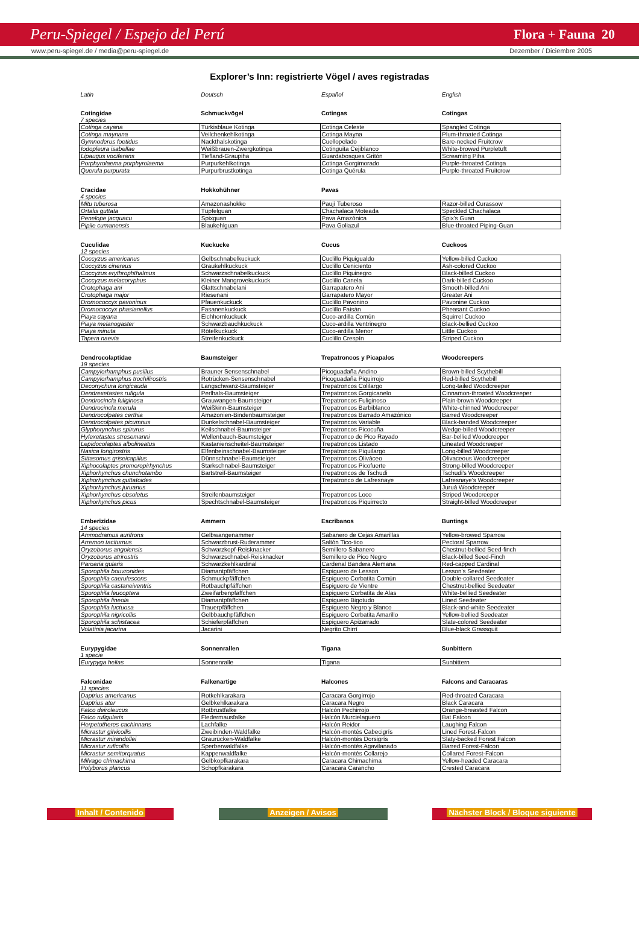Peru-Spiegel / Espejo del Perú Flora + Fauna 20
www.peru-spiegel.de / media@peru-spiegel.de Dezember / Diciembre 2005
Explorer’s Inn: registrierte Vögel / aves registradas
| Latin | Deutsch | Español | English |
| Cotingidae | Schmuckvögel | Cotingas | Cotingas |
| 7 species | | | |
| Cotinga cayana | Türkisblaue Kotinga | Cotinga Celeste | Spangled Cotinga |
| Cotinga maynana | Veilchenkehlkotinga | Cotinga Mayna | Plum-throated Cotinga |
| Gymnoderus foetidus | Nackthalskotinga | Cuellopelado | Bare-necked Fruitcrow |
| Iodopleura isabellae | Weißbrauen-Zwergkotinga | Cotinguita Cejiblanco | White-browed Purpletuft |
| Lipaugus vociferans | Tiefland-Graupiha | Guardabosques Gritón | Screaming Piha |
| Porphyrolaema porphyrolaema | Purpurkehlkotinga | Cotinga Gorgimorado | Purple-throated Cotinga |
| Querula purpurata | Purpurbrustkotinga | Cotinga Quérula | Purple-throated Fruitcrow |
| Cracidae | Hokkohühner | Pavas | |
| 4 species | | | |
| Mitu tuberosa | Amazonashokko | Paují Tuberoso | Razor-billed Curassow |
| Ortalis guttata | Tüpfelguan | Chachalaca Moteada | Speckled Chachalaca |
| Penelope jacquacu | Spixguan | Pava Amazónica | Spix's Guan |
| Pipile cumanensis | Blaukehlguan | Pava Goliazul | Blue-throated Piping-Guan |
| Cuculidae | Kuckucke | Cucus | Cuckoos |
| 12 species | | | |
| Coccyzus americanus | Gelbschnabelkuckuck | Cuclillo Piquigualdo | Yellow-billed Cuckoo |
| Coccyzus cinereus | Graukehlkuckuck | Cuclillo Ceniciento | Ash-colored Cuckoo |
| Coccyzus erythrophthalmus | Schwarzschnabelkuckuck | Cuclillo Piquinegro | Black-billed Cuckoo |
| Coccyzus melacoryphus | Kleiner Mangrovekuckuck | Cuclillo Canela | Dark-billed Cuckoo |
| Crotophaga ani | Glattschnabelani | Garrapatero Aní | Smooth-billed Ani |
| Crotophaga major | Riesenani | Garrapatero Mayor | Greater Ani |
| Dromococcyx pavoninus | Pfauenkuckuck | Cuclillo Pavonino | Pavonine Cuckoo |
| Dromococcyx phasianellus | Fasanenkuckuck | Cuclillo Faisán | Pheasant Cuckoo |
| Piaya cayana | Eichhornkuckuck | Cuco-ardilla Común | Squirrel Cuckoo |
| Piaya melanogaster | Schwarzbauchkuckuck | Cuco-ardilla Ventrinegro | Black-bellied Cuckoo |
| Piaya minuta | Rötelkuckuck | Cuco-ardilla Menor | Little Cuckoo |
| Tapera naevia | Streifenkuckuck | Cuclillo Crespín | Striped Cuckoo |
| Dendrocolaptidae | Baumsteiger | Trepatroncos y Picapalos | Woodcreepers |
| 19 species | | | |
| Campylorhamphus pusillus | Brauner Sensenschnabel | Picoguadaña Andino | Brown-billed Scythebill |
| Campylorhamphus trochilirostris | Rotrücken-Sensenschnabel | Picoguadaña Piquirrojo | Red-billed Scythebill |
| Deconychura longicauda | Langschwanz-Baumsteiger | Trepatroncos Colilargo | Long-tailed Woodcreeper |
| Dendrexetastes rufigula | Perlhals-Baumsteiger | Trepatroncos Gorgicanelo | Cinnamon-throated Woodcreeper |
| Dendrocincla fuliginosa | Grauwangen-Baumsteiger | Trepatroncos Fuliginoso | Plain-brown Woodcreeper |
| Dendrocincla merula | Weißkinn-Baumsteiger | Trepatroncos Barbiblanco | White-chinned Woodcreeper |
| Dendrocolpates certhia | Amazonien-Bindenbaumsteiger | Trepatroncos Barrado Amazónico | Barred Woodcreeper |
| Dendrocolpates picumnus | Dunkelschnabel-Baumsteiger | Trepatroncos Variable | Black-banded Woodcreeper |
| Glyphorynchus spirurus | Keilschnabel-Baumsteiger | Trepatroncos Picocuña | Wedge-billed Woodcreeper |
| Hylexetastes stresemanni | Wellenbauch-Baumsteiger | Trepatronco de Pico Rayado | Bar-bellied Woodcreeper |
| Lepidocolaptes albolineatus | Kastanienscheitel-Baumsteiger | Trepatroncos Listado | Lineated Woodcreeper |
| Nasica longirostris | Elfenbeinschnabel-Baumsteiger | Trepatroncos Piquilargo | Long-billed Woodcreeper |
| Sittasomus griseicapillus | Dünnschnabel-Baumsteiger | Trepatroncos Oliváceo | Olivaceous Woodcreeper |
| Xiphocolaptes promeropirhynchus | Starkschnabel-Baumsteiger | Trepatroncos Picofuerte | Strong-billed Woodcreeper |
| Xiphorhynchus chunchotambo | Bartstreif-Baumsteiger | Trepatroncos de Tschudi | Tschudi's Woodcreeper |
| Xiphorhynchus guttatoides | | Trepatronco de Lafresnaye | Lafresnaye's Woodcreeper |
| Xiphorhynchus juruanus | | | Juruá Woodcreeper |
| Xiphorhynchus obsoletus | Streifenbaumsteiger | Trepatroncos Loco | Striped Woodcreeper |
| Xiphorhynchus picus | Spechtschnabel-Baumsteiger | Trepatroncos Piquirrecto | Straight-billed Woodcreeper |
| Emberizidae | Ammern | Escribanos | Buntings |
| 14 species | | | |
| Ammodramus aurifrons | Gelbwangenammer | Sabanero de Cejas Amarillas | Yellow-browed Sparrow |
| Arremon taciturnus | Schwarzbrust-Ruderammer | Saltón Tico-tico | Pectoral Sparrow |
| Oryzoborus angolensis | Schwarzkopf-Reisknacker | Semillero Sabanero | Chestnut-bellied Seed-finch |
| Oryzoborus atrirostris | Schwarzschnabel-Reisknacker | Semillero de Pico Negro | Black-billed Seed-Finch |
| Paroaria gularis | Schwarzkehlkardinal | Cardenal Bandera Alemana | Red-capped Cardinal |
| Sporophila bouvronides | Diamantpfäffchen | Espiguero de Lesson | Lesson's Seedeater |
| Sporophila caerulescens | Schmuckpfäffchen | Espiguero Corbatita Común | Double-collared Seedeater |
| Sporophila castaneiventris | Rotbauchpfäffchen | Espiguero de Vientre | Chestnut-bellied Seedeater |
| Sporophila leucoptera | Zweifarbenpfäffchen | Espiguero Corbatita de Alas | White-bellied Seedeater |
| Sporophila lineola | Diamantpfäffchen | Espiguero Bigotudo | Lined Seedeater |
| Sporophila luctuosa | Trauerpfäffchen | Espiguero Negro y Blanco | Black-and-white Seedeater |
| Sporophila nigricollis | Gelbbauchpfäffchen | Espiguero Corbatita Amarillo | Yellow-bellied Seedeater |
| Sporophila schistacea | Schieferpfäffchen | Espiguero Apizarrado | Slate-colored Seedeater |
| Volatinia jacarina | Jacarini | Negrito Chirrí | Blue-black Grassquit |
| Eurypygidae | Sonnenrallen | Tigana | Sunbittern |
| 1 specie | | | |
| Eurypyga helias | Sonnenralle | Tigana | Sunbittern |
| Falconidae | Falkenartige | Halcones | Falcons and Caracaras |
| 11 species | | | |
| Daptrius americanus | Rotkehlkarakara | Caracara Gorgirrojo | Red-throated Caracara |
| Daptrius ater | Gelbkehlkarakara | Caracara Negro | Black Caracara |
| Falco deiroleucus | Rotbrustfalke | Halcón Pechirrojo | Orange-breasted Falcon |
| Falco rufigularis | Fledermausfalke | Halcón Murcielaguero | Bat Falcon |
| Herpetotheres cachinnans | Lachfalke | Halcón Reidor | Laughing Falcon |
| Micrastur gilvicollis | Zweibinden-Waldfalke | Halcón-montés Cabecigrís | Lined Forest-Falcon |
| Micrastur mirandollei | Graurücken-Waldfalke | Halcón-montés Dorsigrís | Slaty-backed Forest Falcon |
| Micrastur ruficollis | Sperberwaldfalke | Halcón-montés Agavilanado | Barred Forest-Falcon |
| Micrastur semitorquatus | Kappenwaldfalke | Halcón-montés Collarejo | Collared Forest-Falcon |
| Milvago chimachima | Gelbkopfkarakara | Caracara Chimachima | Yellow-headed Caracara |
| Polyborus plancus | Schopfkarakara | Caracara Carancho | Crested Caracara |
Inhalt / Contenido Anzeigen / Avisos Nächster Block / Bloque siguiente